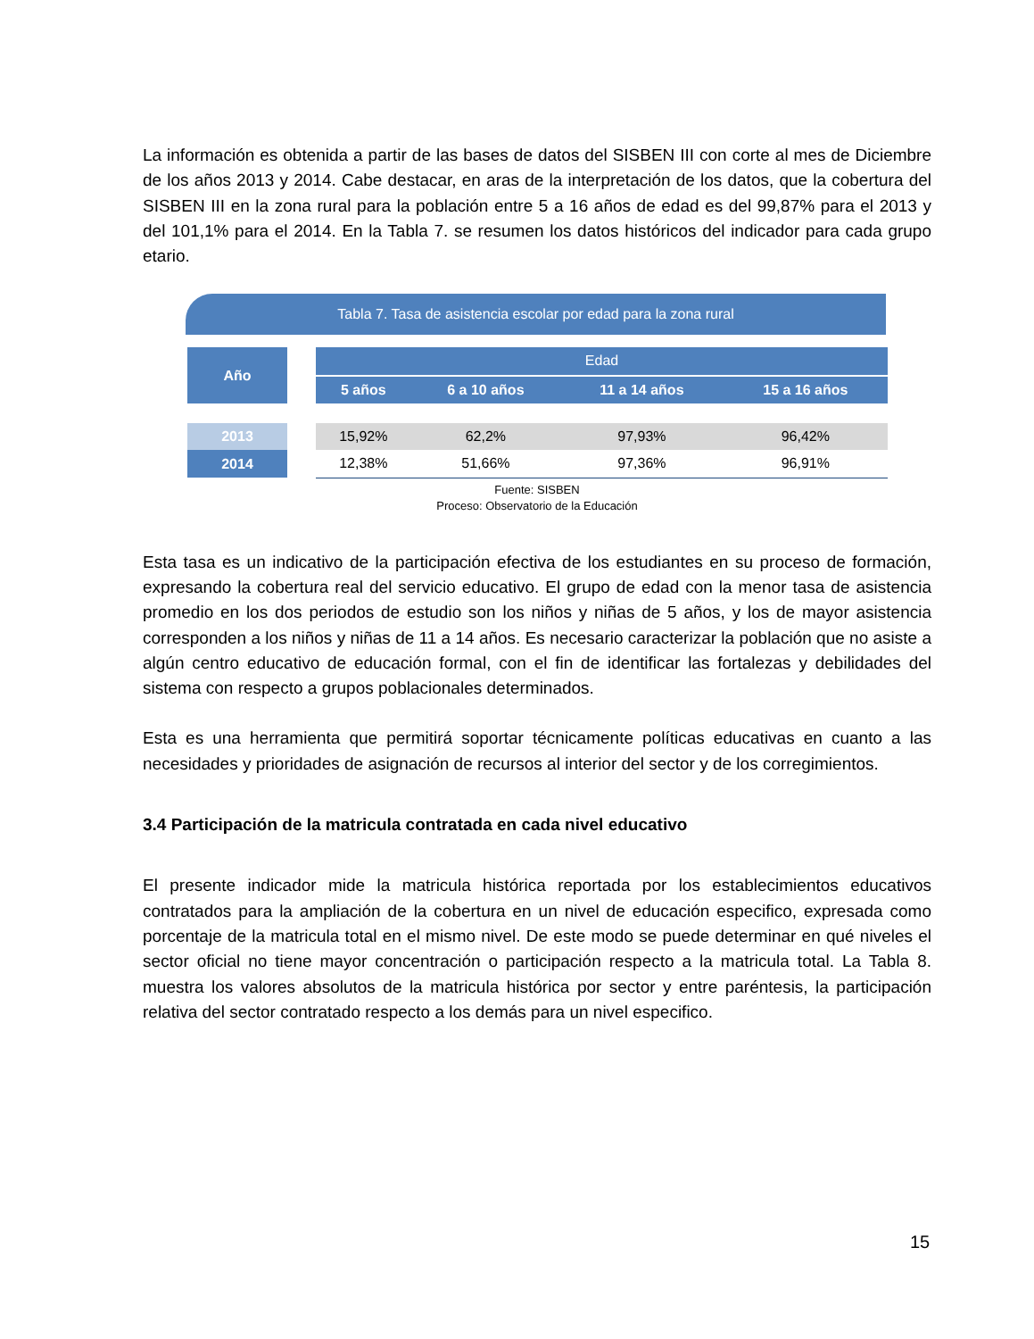La información es obtenida a partir de las bases de datos del SISBEN III con corte al mes de Diciembre de los años 2013 y 2014. Cabe destacar, en aras de la interpretación de los datos, que la cobertura del SISBEN III en la zona rural para la población entre 5 a 16 años de edad es del 99,87% para el 2013 y del 101,1% para el 2014. En la Tabla 7. se resumen los datos históricos del indicador para cada grupo etario.
Tabla 7. Tasa de asistencia escolar por edad para la zona rural
| Año | | Edad | | | |
| --- | --- | --- | --- | --- | --- |
| | | 5 años | 6 a 10 años | 11 a 14 años | 15 a 16 años |
| 2013 | | 15,92% | 62,2% | 97,93% | 96,42% |
| 2014 | | 12,38% | 51,66% | 97,36% | 96,91% |
Fuente: SISBEN
Proceso: Observatorio de la Educación
Esta tasa es un indicativo de la participación efectiva de los estudiantes en su proceso de formación, expresando la cobertura real del servicio educativo. El grupo de edad con la menor tasa de asistencia promedio en los dos periodos de estudio son los niños y niñas de 5 años, y los de mayor asistencia corresponden a los niños y niñas de 11 a 14 años. Es necesario caracterizar la población que no asiste a algún centro educativo de educación formal, con el fin de identificar las fortalezas y debilidades del sistema con respecto a grupos poblacionales determinados.
Esta es una herramienta que permitirá soportar técnicamente políticas educativas en cuanto a las necesidades y prioridades de asignación de recursos al interior del sector y de los corregimientos.
3.4 Participación de la matricula contratada en cada nivel educativo
El presente indicador mide la matricula histórica reportada por los establecimientos educativos contratados para la ampliación de la cobertura en un nivel de educación especifico, expresada como porcentaje de la matricula total en el mismo nivel. De este modo se puede determinar en qué niveles el sector oficial no tiene mayor concentración o participación respecto a la matricula total. La Tabla 8. muestra los valores absolutos de la matricula histórica por sector y entre paréntesis, la participación relativa del sector contratado respecto a los demás para un nivel especifico.
15